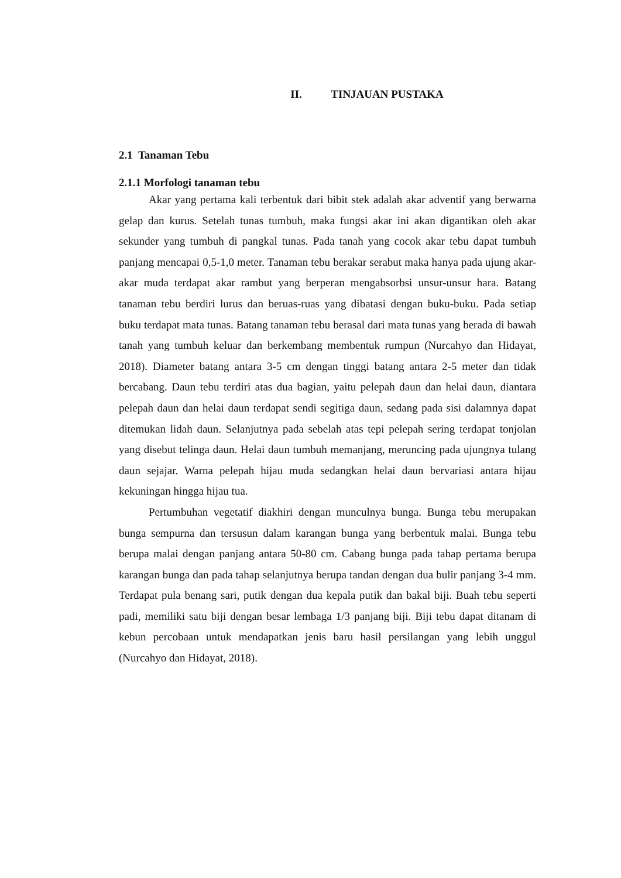II. TINJAUAN PUSTAKA
2.1 Tanaman Tebu
2.1.1 Morfologi tanaman tebu
Akar yang pertama kali terbentuk dari bibit stek adalah akar adventif yang berwarna gelap dan kurus. Setelah tunas tumbuh, maka fungsi akar ini akan digantikan oleh akar sekunder yang tumbuh di pangkal tunas. Pada tanah yang cocok akar tebu dapat tumbuh panjang mencapai 0,5-1,0 meter. Tanaman tebu berakar serabut maka hanya pada ujung akar-akar muda terdapat akar rambut yang berperan mengabsorbsi unsur-unsur hara. Batang tanaman tebu berdiri lurus dan beruas-ruas yang dibatasi dengan buku-buku. Pada setiap buku terdapat mata tunas. Batang tanaman tebu berasal dari mata tunas yang berada di bawah tanah yang tumbuh keluar dan berkembang membentuk rumpun (Nurcahyo dan Hidayat, 2018). Diameter batang antara 3-5 cm dengan tinggi batang antara 2-5 meter dan tidak bercabang. Daun tebu terdiri atas dua bagian, yaitu pelepah daun dan helai daun, diantara pelepah daun dan helai daun terdapat sendi segitiga daun, sedang pada sisi dalamnya dapat ditemukan lidah daun. Selanjutnya pada sebelah atas tepi pelepah sering terdapat tonjolan yang disebut telinga daun. Helai daun tumbuh memanjang, meruncing pada ujungnya tulang daun sejajar. Warna pelepah hijau muda sedangkan helai daun bervariasi antara hijau kekuningan hingga hijau tua.
Pertumbuhan vegetatif diakhiri dengan munculnya bunga. Bunga tebu merupakan bunga sempurna dan tersusun dalam karangan bunga yang berbentuk malai. Bunga tebu berupa malai dengan panjang antara 50-80 cm. Cabang bunga pada tahap pertama berupa karangan bunga dan pada tahap selanjutnya berupa tandan dengan dua bulir panjang 3-4 mm. Terdapat pula benang sari, putik dengan dua kepala putik dan bakal biji. Buah tebu seperti padi, memiliki satu biji dengan besar lembaga 1/3 panjang biji. Biji tebu dapat ditanam di kebun percobaan untuk mendapatkan jenis baru hasil persilangan yang lebih unggul (Nurcahyo dan Hidayat, 2018).